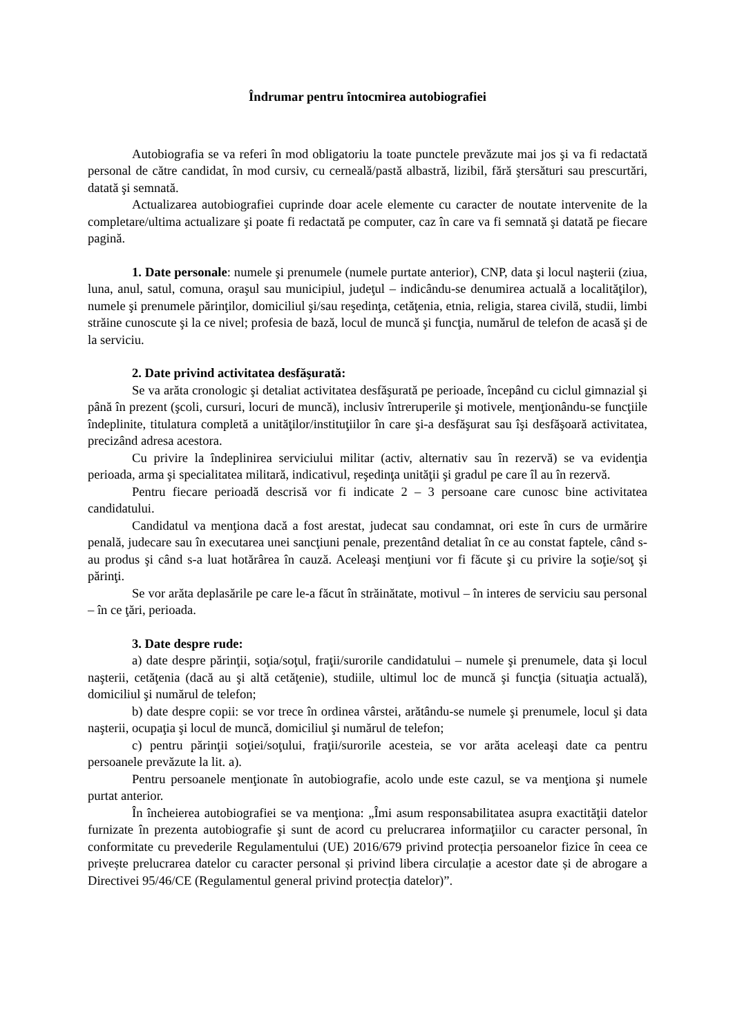Îndrumar pentru întocmirea autobiografiei
Autobiografia se va referi în mod obligatoriu la toate punctele prevăzute mai jos şi va fi redactată personal de către candidat, în mod cursiv, cu cerneală/pastă albastră, lizibil, fără ştersături sau prescurtări, datată şi semnată.
Actualizarea autobiografiei cuprinde doar acele elemente cu caracter de noutate intervenite de la completare/ultima actualizare şi poate fi redactată pe computer, caz în care va fi semnată şi datată pe fiecare pagină.
1. Date personale: numele şi prenumele (numele purtate anterior), CNP, data şi locul naşterii (ziua, luna, anul, satul, comuna, oraşul sau municipiul, judeţul – indicându-se denumirea actuală a localităţilor), numele şi prenumele părinţilor, domiciliul şi/sau reşedinţa, cetăţenia, etnia, religia, starea civilă, studii, limbi străine cunoscute şi la ce nivel; profesia de bază, locul de muncă şi funcţia, numărul de telefon de acasă şi de la serviciu.
2. Date privind activitatea desfăşurată:
Se va arăta cronologic şi detaliat activitatea desfăşurată pe perioade, începând cu ciclul gimnazial şi până în prezent (şcoli, cursuri, locuri de muncă), inclusiv întreruperile şi motivele, menţionându-se funcţiile îndeplinite, titulatura completă a unităţilor/instituţiilor în care şi-a desfăşurat sau îşi desfăşoară activitatea, precizând adresa acestora.
Cu privire la îndeplinirea serviciului militar (activ, alternativ sau în rezervă) se va evidenţia perioada, arma şi specialitatea militară, indicativul, reşedinţa unităţii şi gradul pe care îl au în rezervă.
Pentru fiecare perioadă descrisă vor fi indicate 2 – 3 persoane care cunosc bine activitatea candidatului.
Candidatul va menţiona dacă a fost arestat, judecat sau condamnat, ori este în curs de urmărire penală, judecare sau în executarea unei sancţiuni penale, prezentând detaliat în ce au constat faptele, când s-au produs şi când s-a luat hotărârea în cauză. Aceleaşi menţiuni vor fi făcute şi cu privire la soţie/soţ şi părinţi.
Se vor arăta deplasările pe care le-a făcut în străinătate, motivul – în interes de serviciu sau personal – în ce ţări, perioada.
3. Date despre rude:
a) date despre părinţii, soţia/soţul, fraţii/surorile candidatului – numele şi prenumele, data şi locul naşterii, cetăţenia (dacă au şi altă cetăţenie), studiile, ultimul loc de muncă şi funcţia (situaţia actuală), domiciliul şi numărul de telefon;
b) date despre copii: se vor trece în ordinea vârstei, arătându-se numele şi prenumele, locul şi data naşterii, ocupaţia şi locul de muncă, domiciliul şi numărul de telefon;
c) pentru părinţii soţiei/soţului, fraţii/surorile acesteia, se vor arăta aceleaşi date ca pentru persoanele prevăzute la lit. a).
Pentru persoanele menţionate în autobiografie, acolo unde este cazul, se va menţiona şi numele purtat anterior.
În încheierea autobiografiei se va menţiona: „Îmi asum responsabilitatea asupra exactităţii datelor furnizate în prezenta autobiografie şi sunt de acord cu prelucrarea informaţiilor cu caracter personal, în conformitate cu prevederile Regulamentului (UE) 2016/679 privind protecția persoanelor fizice în ceea ce privește prelucrarea datelor cu caracter personal și privind libera circulație a acestor date și de abrogare a Directivei 95/46/CE (Regulamentul general privind protecția datelor)”.